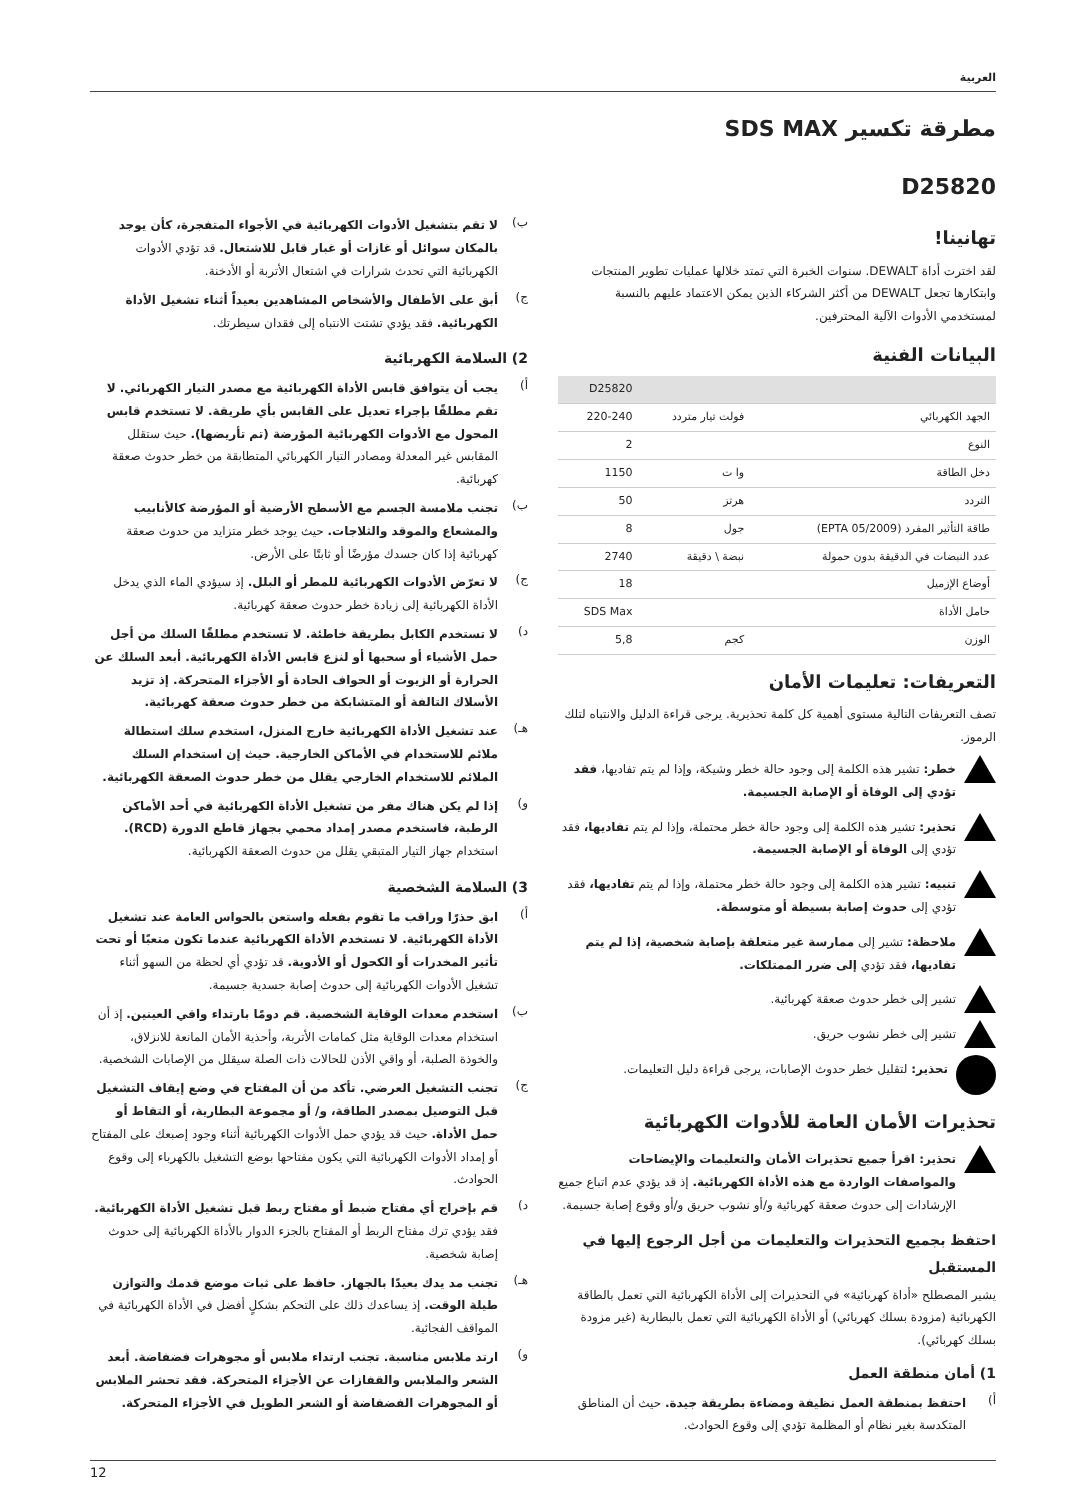العربية
مطرقة تكسير SDS MAX
D25820
تهانينا!
لقد اخترت أداة DEWALT. سنوات الخبرة التي تمتد خلالها عمليات تطوير المنتجات وابتكارها تجعل DEWALT من أكثر الشركاء الذين يمكن الاعتماد عليهم بالنسبة لمستخدمي الأدوات الآلية المحترفين.
البيانات الفنية
| | | D25820 |
| الجهد الكهربائي | فولت تيار متردد | 220-240 |
| النوع | | 2 |
| دخل الطاقة | وا ت | 1150 |
| التردد | هرتز | 50 |
| طاقة التأثير المفرد (EPTA 05/2009) | جول | 8 |
| عدد النبضات في الدقيقة بدون حمولة | نبضة \ دقيقة | 2740 |
| أوضاع الإزميل | | 18 |
| حامل الأداة | | SDS Max |
| الوزن | كجم | 5,8 |
التعريفات: تعليمات الأمان
تصف التعريفات التالية مستوى أهمية كل كلمة تحذيرية. يرجى قراءة الدليل والانتباه لتلك الرموز.
خطر: تشير هذه الكلمة إلى وجود حالة خطر وشيكة، وإذا لم يتم تفاديها، فقد تؤدي إلى الوفاة أو الإصابة الجسيمة.
تحذير: تشير هذه الكلمة إلى وجود حالة خطر محتملة، وإذا لم يتم تفاديها، فقد تؤدي إلى الوفاة أو الإصابة الجسيمة.
تنبيه: تشير هذه الكلمة إلى وجود حالة خطر محتملة، وإذا لم يتم تفاديها، فقد تؤدي إلى حدوث إصابة بسيطة أو متوسطة.
ملاحظة: تشير إلى ممارسة غير متعلقة بإصابة شخصية، إذا لم يتم تفاديها، فقد تؤدي إلى ضرر الممتلكات.
تشير إلى خطر حدوث صعقة كهربائية.
تشير إلى خطر نشوب حريق.
تحذير: لتقليل خطر حدوث الإصابات، يرجى قراءة دليل التعليمات.
تحذيرات الأمان العامة للأدوات الكهربائية
تحذير: اقرأ جميع تحذيرات الأمان والتعليمات والإيضاحات والمواصفات الواردة مع هذه الأداة الكهربائية. إذ قد يؤدي عدم اتباع جميع الإرشادات إلى حدوث صعقة كهربائية و/أو نشوب حريق و/أو وقوع إصابة جسيمة.
احتفظ بجميع التحذيرات والتعليمات من أجل الرجوع إليها في المستقبل
يشير المصطلح «أداة كهربائية» في التحذيرات إلى الأداة الكهربائية التي تعمل بالطاقة الكهربائية (مزودة بسلك كهربائي) أو الأداة الكهربائية التي تعمل بالبطارية (غير مزودة بسلك كهربائي).
1) أمان منطقة العمل
أ)
احتفظ بمنطقة العمل نظيفة ومضاءة بطريقة جيدة. حيث أن المناطق المتكدسة بغير نظام أو المظلمة تؤدي إلى وقوع الحوادث.
ب)
لا تقم بتشغيل الأدوات الكهربائية في الأجواء المتفجرة، كأن يوجد بالمكان سوائل أو غازات أو غبار قابل للاشتعال. قد تؤدي الأدوات الكهربائية التي تحدث شرارات في اشتعال الأتربة أو الأدخنة.
ج)
أبق على الأطفال والأشخاص المشاهدين بعيداً أثناء تشغيل الأداة الكهربائية. فقد يؤدي تشتت الانتباه إلى فقدان سيطرتك.
2) السلامة الكهربائية
أ)
يجب أن يتوافق قابس الأداة الكهربائية مع مصدر التيار الكهربائي. لا تقم مطلقًا بإجراء تعديل على القابس بأي طريقة. لا تستخدم قابس المحول مع الأدوات الكهربائية المؤرضة (تم تأريضها). حيث ستقلل المقابس غير المعدلة ومصادر التيار الكهربائي المتطابقة من خطر حدوث صعقة كهربائية.
ب)
تجنب ملامسة الجسم مع الأسطح الأرضية أو المؤرضة كالأنابيب والمشعاع والموقد والثلاجات. حيث يوجد خطر متزايد من حدوث صعقة كهربائية إذا كان جسدك مؤرضًا أو ثابتًا على الأرض.
ج)
لا تعرّض الأدوات الكهربائية للمطر أو البلل. إذ سيؤدي الماء الذي يدخل الأداة الكهربائية إلى زيادة خطر حدوث صعقة كهربائية.
د)
لا تستخدم الكابل بطريقة خاطئة. لا تستخدم مطلقًا السلك من أجل حمل الأشياء أو سحبها أو لنزع قابس الأداة الكهربائية. أبعد السلك عن الحرارة أو الزيوت أو الحواف الحادة أو الأجزاء المتحركة. إذ تزيد الأسلاك التالفة أو المتشابكة من خطر حدوث صعقة كهربائية.
هـ)
عند تشغيل الأداة الكهربائية خارج المنزل، استخدم سلك استطالة ملائم للاستخدام في الأماكن الخارجية. حيث إن استخدام السلك الملائم للاستخدام الخارجي يقلل من خطر حدوث الصعقة الكهربائية.
و)
إذا لم يكن هناك مفر من تشغيل الأداة الكهربائية في أحد الأماكن الرطبة، فاستخدم مصدر إمداد محمي بجهاز قاطع الدورة (RCD). استخدام جهاز التيار المتبقي يقلل من حدوث الصعقة الكهربائية.
3) السلامة الشخصية
أ)
ابق حذرًا وراقب ما تقوم بفعله واستعن بالحواس العامة عند تشغيل الأداة الكهربائية. لا تستخدم الأداة الكهربائية عندما تكون متعبًا أو تحت تأثير المخدرات أو الكحول أو الأدوية. قد تؤدي أي لحظة من السهو أثناء تشغيل الأدوات الكهربائية إلى حدوث إصابة جسدية جسيمة.
ب)
استخدم معدات الوقاية الشخصية. قم دومًا بارتداء واقي العينين. إذ أن استخدام معدات الوقاية مثل كمامات الأتربة، وأحذية الأمان المانعة للانزلاق، والخوذة الصلبة، أو واقي الأذن للحالات ذات الصلة سيقلل من الإصابات الشخصية.
ج)
تجنب التشغيل العرضي. تأكد من أن المفتاح في وضع إيقاف التشغيل قبل التوصيل بمصدر الطاقة، و/ أو مجموعة البطارية، أو التقاط أو حمل الأداة. حيث قد يؤدي حمل الأدوات الكهربائية أثناء وجود إصبعك على المفتاح أو إمداد الأدوات الكهربائية التي يكون مفتاحها بوضع التشغيل بالكهرباء إلى وقوع الحوادث.
د)
قم بإخراج أي مفتاح ضبط أو مفتاح ربط قبل تشغيل الأداة الكهربائية. فقد يؤدي ترك مفتاح الربط أو المفتاح بالجزء الدوار بالأداة الكهربائية إلى حدوث إصابة شخصية.
هـ)
تجنب مد يدك بعيدًا بالجهاز. حافظ على ثبات موضع قدمك والتوازن طيلة الوقت. إذ يساعدك ذلك على التحكم بشكلٍ أفضل في الأداة الكهربائية في المواقف الفجائية.
و)
ارتد ملابس مناسبة. تجنب ارتداء ملابس أو مجوهرات فضفاضة. أبعد الشعر والملابس والقفازات عن الأجزاء المتحركة. فقد تحشر الملابس أو المجوهرات الفضفاضة أو الشعر الطويل في الأجزاء المتحركة.
12